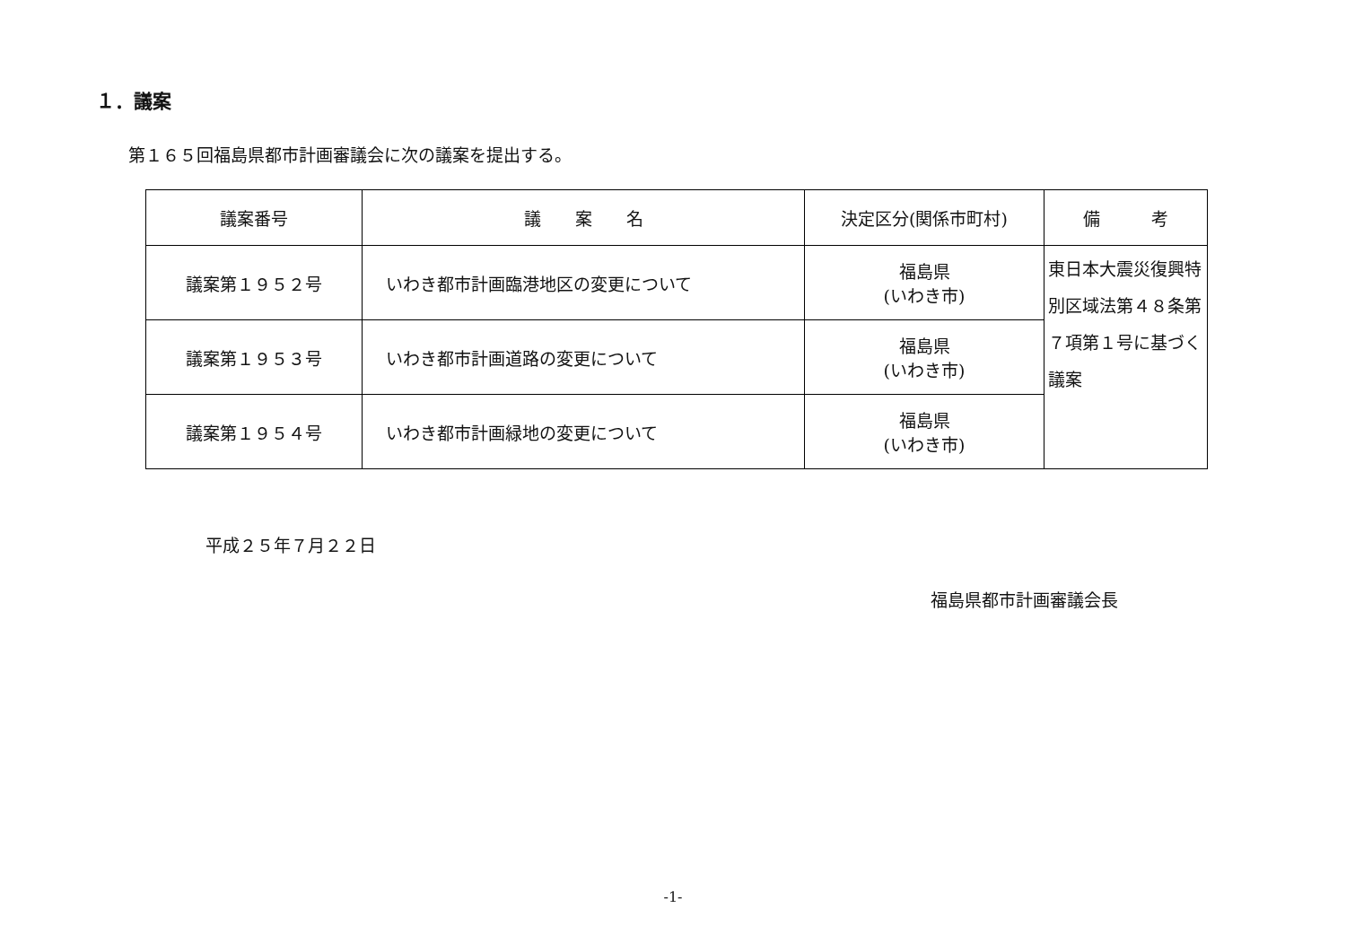１．議案
第１６５回福島県都市計画審議会に次の議案を提出する。
| 議案番号 | 議 案 名 | 決定区分(関係市町村) | 備 考 |
| --- | --- | --- | --- |
| 議案第１９５２号 | いわき都市計画臨港地区の変更について | 福島県 (いわき市) | 東日本大震災復興特別区域法第４８条第７項第１号に基づく議案 |
| 議案第１９５３号 | いわき都市計画道路の変更について | 福島県 (いわき市) | |
| 議案第１９５４号 | いわき都市計画緑地の変更について | 福島県 (いわき市) | |
平成２５年７月２２日
福島県都市計画審議会長
-1-